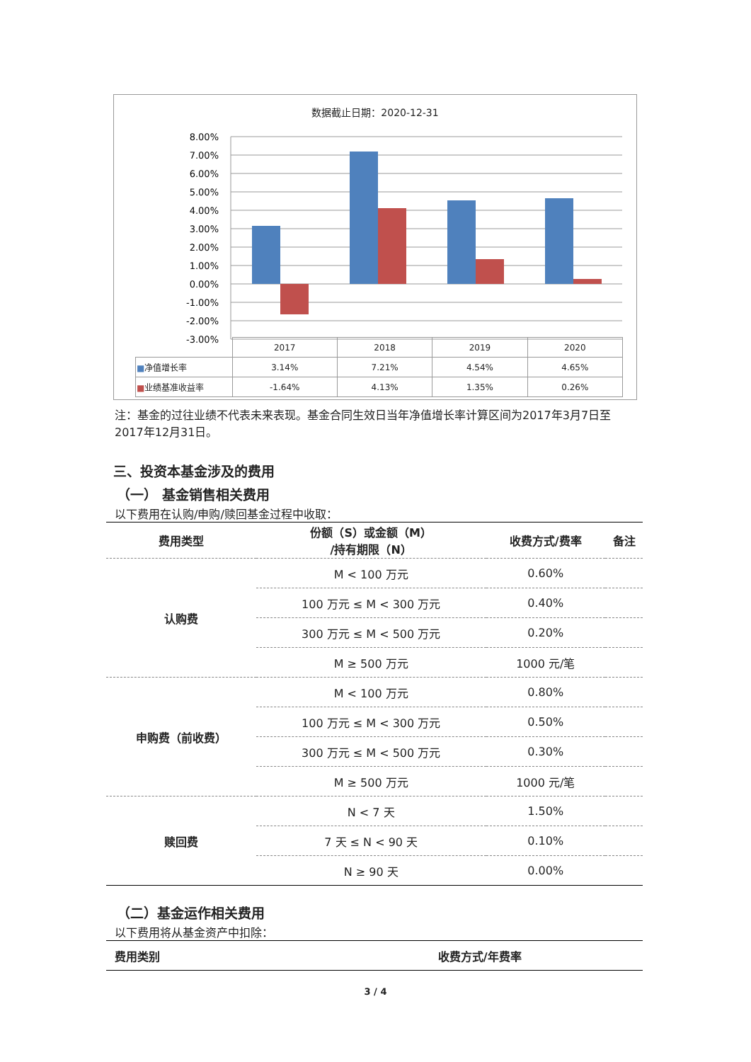数据截止日期：2020-12-31
8.00%
7.00%
6.00%
5.00%
4.00%
3.00%
2.00%
1.00%
0.00%
-1.00%
-2.00%
-3.00%
| | 2017 | 2018 | 2019 | 2020 |
| ■ 净值增长率 | 3.14% | 7.21% | 4.54% | 4.65% |
| ■ 业绩基准收益率 | -1.64% | 4.13% | 1.35% | 0.26% |
注：基金的过往业绩不代表未来表现。基金合同生效日当年净值增长率计算区间为2017年3月7日至2017年12月31日。
三、投资本基金涉及的费用
（一） 基金销售相关费用
以下费用在认购/申购/赎回基金过程中收取：
| 费用类型 | 份额（S）或金额（M） /持有期限（N） | 收费方式/费率 | 备注 |
| --- | --- | --- | --- |
| 认购费 | M < 100 万元 | 0.60% | |
| | 100 万元 ≤ M < 300 万元 | 0.40% | |
| | 300 万元 ≤ M < 500 万元 | 0.20% | |
| | M ≥ 500 万元 | 1000 元/笔 | |
| 申购费（前收费） | M < 100 万元 | 0.80% | |
| | 100 万元 ≤ M < 300 万元 | 0.50% | |
| | 300 万元 ≤ M < 500 万元 | 0.30% | |
| | M ≥ 500 万元 | 1000 元/笔 | |
| 赎回费 | N < 7 天 | 1.50% | |
| | 7 天 ≤ N < 90 天 | 0.10% | |
| | N ≥ 90 天 | 0.00% | |
（二）基金运作相关费用
以下费用将从基金资产中扣除：
| 费用类别 | 收费方式/年费率 |
| --- | --- |
3 / 4